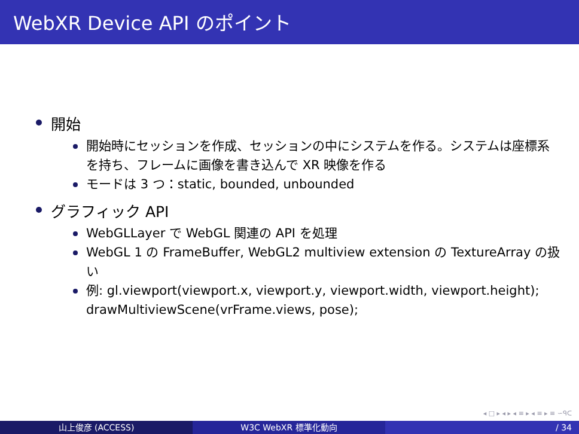WebXR Device API のポイント
開始
開始時にセッションを作成、セッションの中にシステムを作る。システムは座標系を持ち、フレームに画像を書き込んで XR 映像を作る
モードは 3 つ：static, bounded, unbounded
グラフィック API
WebGLLayer で WebGL 関連の API を処理
WebGL 1 の FrameBuffer, WebGL2 multiview extension の TextureArray の扱い
例: gl.viewport(viewport.x, viewport.y, viewport.width, viewport.height); drawMultiviewScene(vrFrame.views, pose);
◂ □ ▸ ◂ ▸ ◂ ≡ ▸ ◂ ≡ ▸ ≡ ∽ᑫᑕ
山上俊彦 (ACCESS) W3C WebXR 標準化動向 / 34